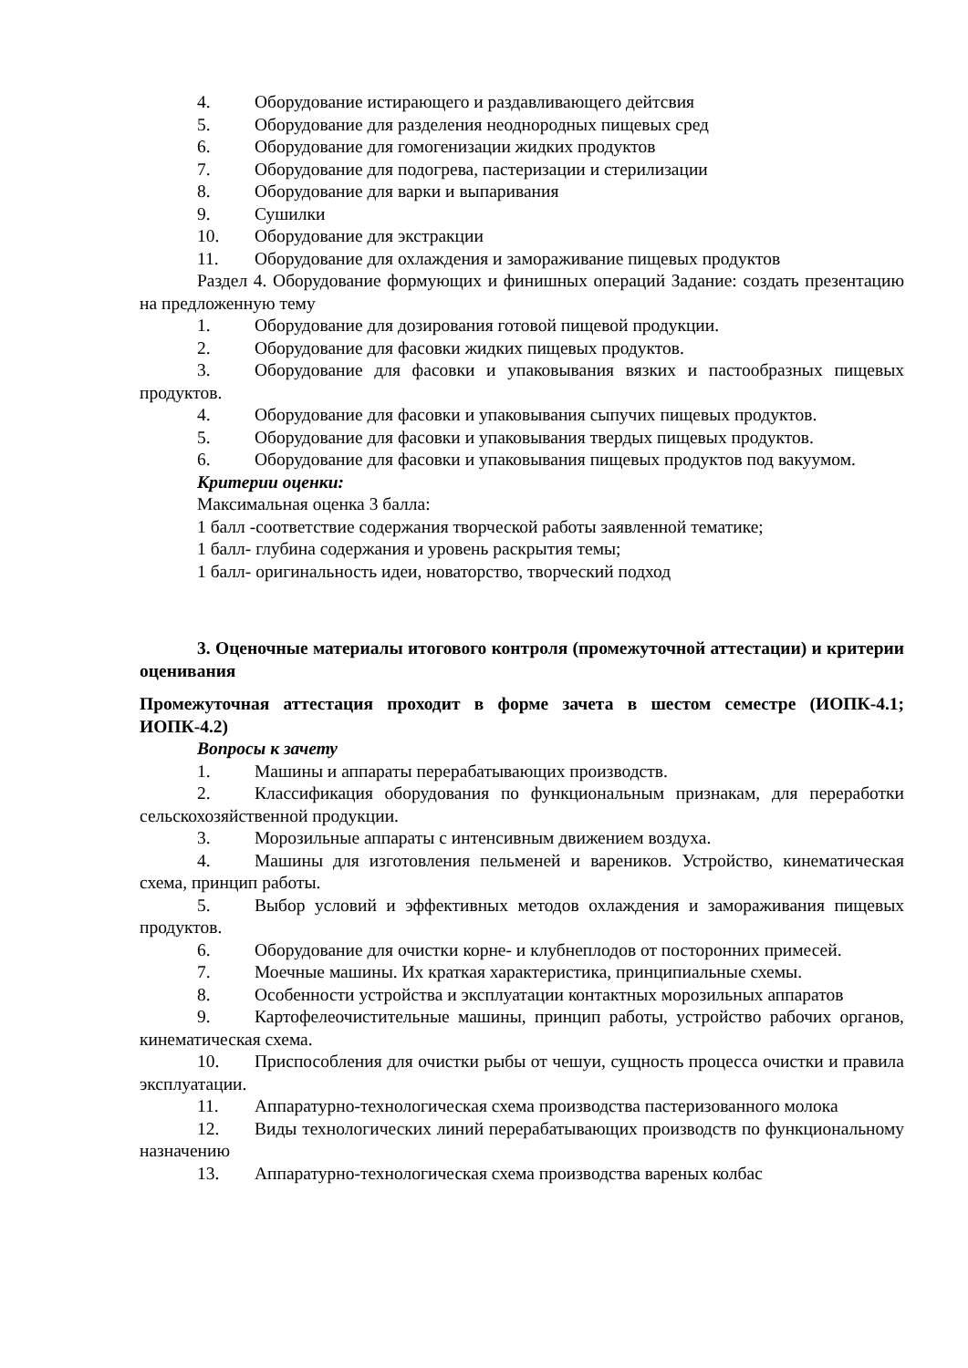4. Оборудование истирающего и раздавливающего дейтсвия
5. Оборудование для разделения неоднородных пищевых сред
6. Оборудование для гомогенизации жидких продуктов
7. Оборудование для подогрева, пастеризации и стерилизации
8. Оборудование для варки и выпаривания
9. Сушилки
10. Оборудование для экстракции
11. Оборудование для охлаждения и замораживание пищевых продуктов
Раздел 4. Оборудование формующих и финишных операций Задание: создать презентацию на предложенную тему
1. Оборудование для дозирования готовой пищевой продукции.
2. Оборудование для фасовки жидких пищевых продуктов.
3. Оборудование для фасовки и упаковывания вязких и пастообразных пищевых продуктов.
4. Оборудование для фасовки и упаковывания сыпучих пищевых продуктов.
5. Оборудование для фасовки и упаковывания твердых пищевых продуктов.
6. Оборудование для фасовки и упаковывания пищевых продуктов под вакуумом.
Критерии оценки:
Максимальная оценка 3 балла:
1 балл -соответствие содержания творческой работы заявленной тематике;
1 балл- глубина содержания и уровень раскрытия темы;
1 балл- оригинальность идеи, новаторство, творческий подход
3. Оценочные материалы итогового контроля (промежуточной аттестации) и критерии оценивания
Промежуточная аттестация проходит в форме зачета в шестом семестре (ИОПК-4.1; ИОПК-4.2)
Вопросы к зачету
1. Машины и аппараты перерабатывающих производств.
2. Классификация оборудования по функциональным признакам, для переработки сельскохозяйственной продукции.
3. Морозильные аппараты с интенсивным движением воздуха.
4. Машины для изготовления пельменей и вареников. Устройство, кинематическая схема, принцип работы.
5. Выбор условий и эффективных методов охлаждения и замораживания пищевых продуктов.
6. Оборудование для очистки корне- и клубнеплодов от посторонних примесей.
7. Моечные машины. Их краткая характеристика, принципиальные схемы.
8. Особенности устройства и эксплуатации контактных морозильных аппаратов
9. Картофелеочистительные машины, принцип работы, устройство рабочих органов, кинематическая схема.
10. Приспособления для очистки рыбы от чешуи, сущность процесса очистки и правила эксплуатации.
11. Аппаратурно-технологическая схема производства пастеризованного молока
12. Виды технологических линий перерабатывающих производств по функциональному назначению
13. Аппаратурно-технологическая схема производства вареных колбас